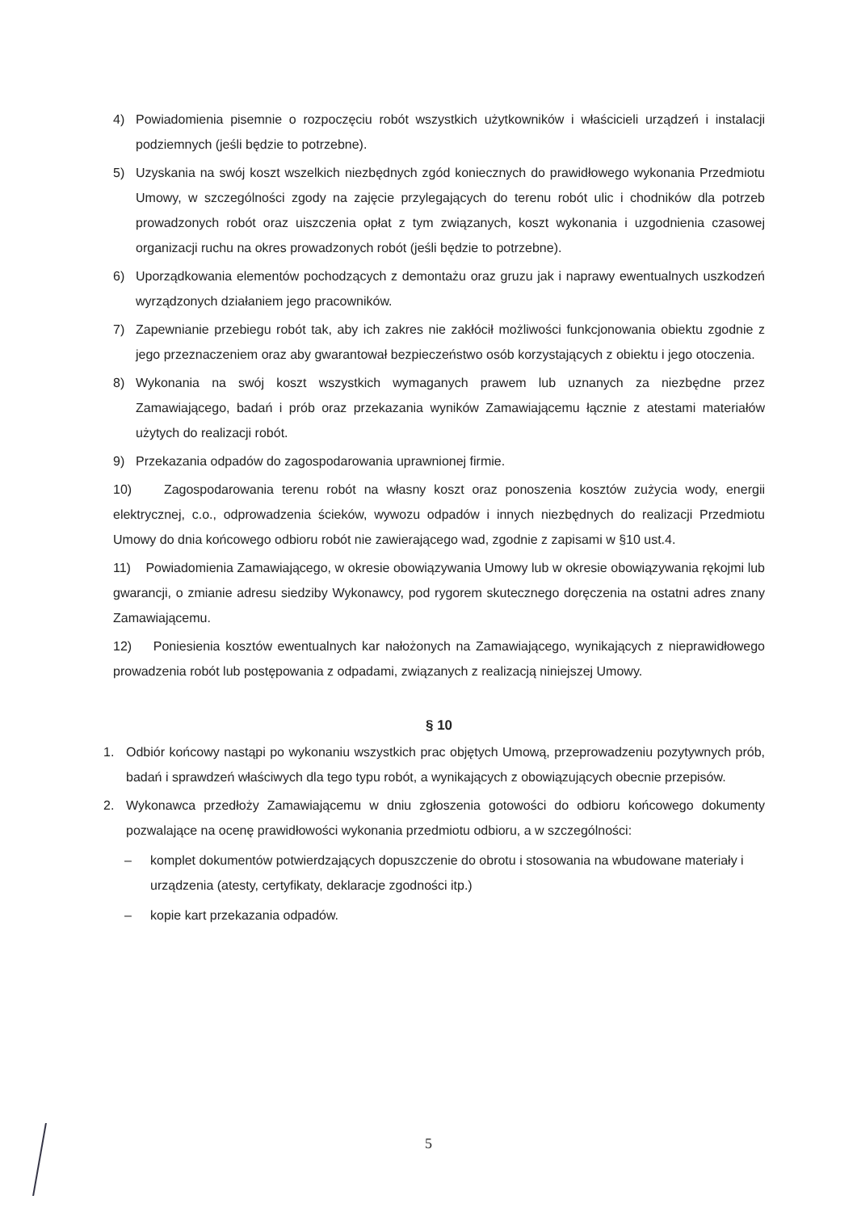4) Powiadomienia pisemnie o rozpoczęciu robót wszystkich użytkowników i właścicieli urządzeń i instalacji podziemnych (jeśli będzie to potrzebne).
5) Uzyskania na swój koszt wszelkich niezbędnych zgód koniecznych do prawidłowego wykonania Przedmiotu Umowy, w szczególności zgody na zajęcie przylegających do terenu robót ulic i chodników dla potrzeb prowadzonych robót oraz uiszczenia opłat z tym związanych, koszt wykonania i uzgodnienia czasowej organizacji ruchu na okres prowadzonych robót (jeśli będzie to potrzebne).
6) Uporządkowania elementów pochodzących z demontażu oraz gruzu jak i naprawy ewentualnych uszkodzeń wyrządzonych działaniem jego pracowników.
7) Zapewnianie przebiegu robót tak, aby ich zakres nie zakłócił możliwości funkcjonowania obiektu zgodnie z jego przeznaczeniem oraz aby gwarantował bezpieczeństwo osób korzystających z obiektu i jego otoczenia.
8) Wykonania na swój koszt wszystkich wymaganych prawem lub uznanych za niezbędne przez Zamawiającego, badań i prób oraz przekazania wyników Zamawiającemu łącznie z atestami materiałów użytych do realizacji robót.
9) Przekazania odpadów do zagospodarowania uprawnionej firmie.
10) Zagospodarowania terenu robót na własny koszt oraz ponoszenia kosztów zużycia wody, energii elektrycznej, c.o., odprowadzenia ścieków, wywozu odpadów i innych niezbędnych do realizacji Przedmiotu Umowy do dnia końcowego odbioru robót nie zawierającego wad, zgodnie z zapisami w §10 ust.4.
11) Powiadomienia Zamawiającego, w okresie obowiązywania Umowy lub w okresie obowiązywania rękojmi lub gwarancji, o zmianie adresu siedziby Wykonawcy, pod rygorem skutecznego doręczenia na ostatni adres znany Zamawiającemu.
12) Poniesienia kosztów ewentualnych kar nałożonych na Zamawiającego, wynikających z nieprawidłowego prowadzenia robót lub postępowania z odpadami, związanych z realizacją niniejszej Umowy.
§ 10
1. Odbiór końcowy nastąpi po wykonaniu wszystkich prac objętych Umową, przeprowadzeniu pozytywnych prób, badań i sprawdzeń właściwych dla tego typu robót, a wynikających z obowiązujących obecnie przepisów.
2. Wykonawca przedłoży Zamawiającemu w dniu zgłoszenia gotowości do odbioru końcowego dokumenty pozwalające na ocenę prawidłowości wykonania przedmiotu odbioru, a w szczególności:
– komplet dokumentów potwierdzających dopuszczenie do obrotu i stosowania na wbudowane materiały i urządzenia (atesty, certyfikaty, deklaracje zgodności itp.)
– kopie kart przekazania odpadów.
5